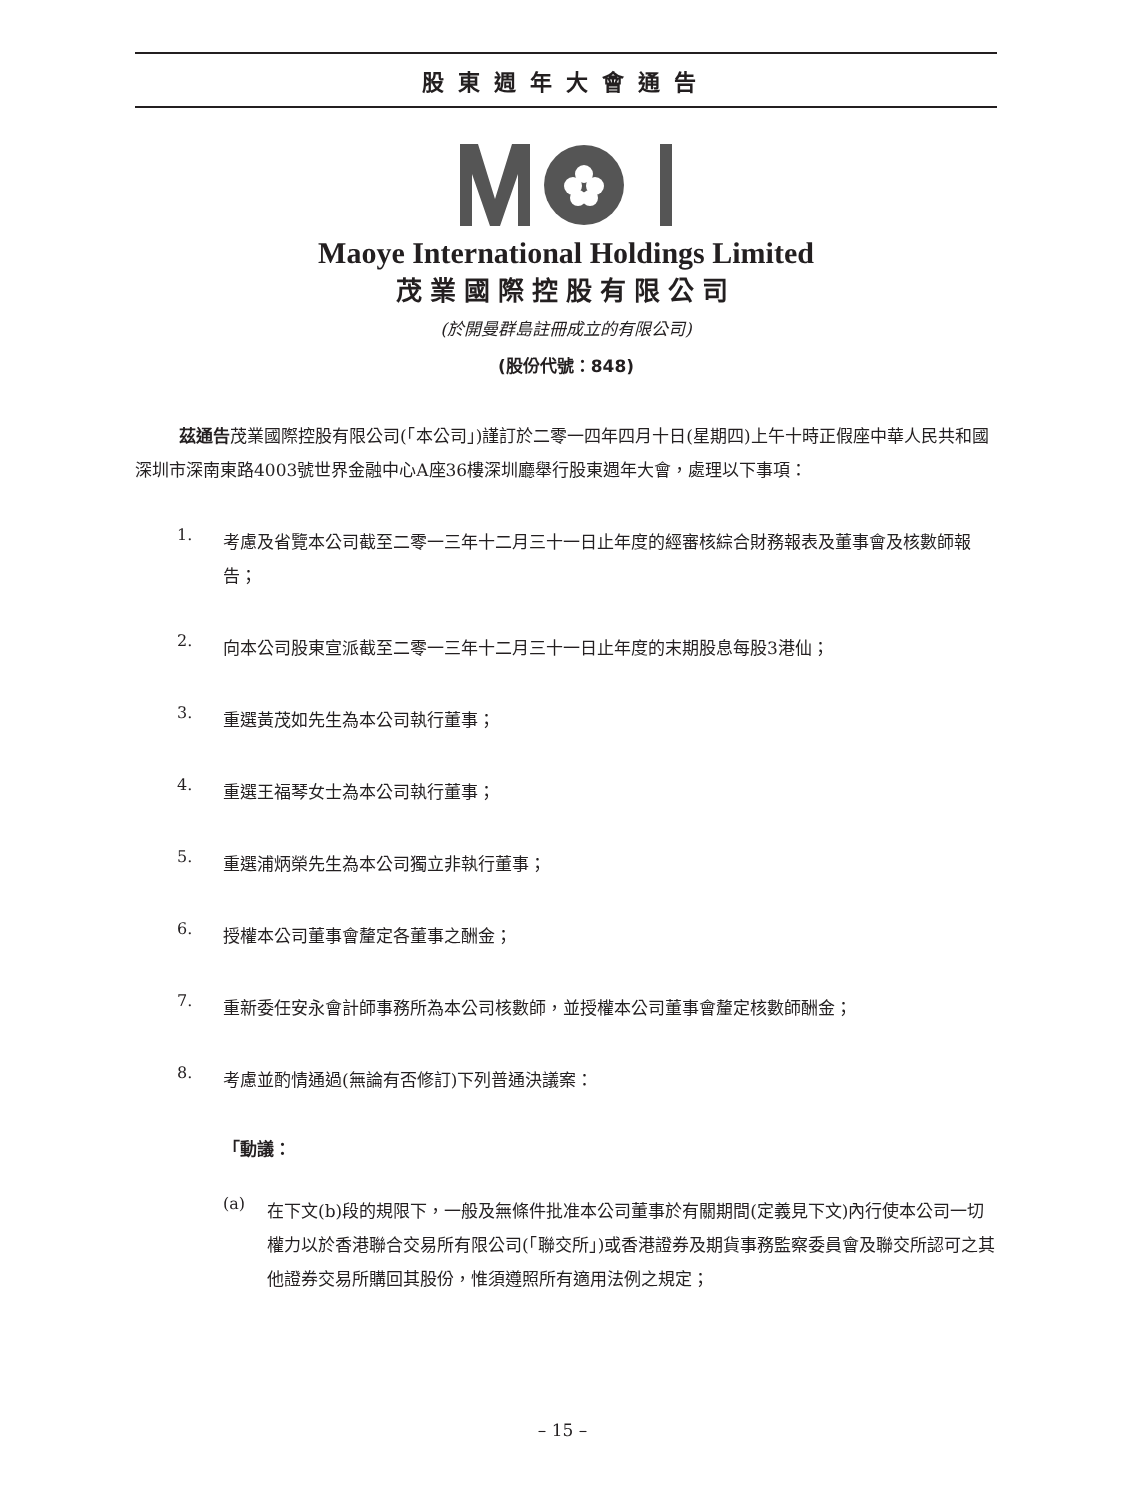股東週年大會通告
Maoye International Holdings Limited
茂業國際控股有限公司
(於開曼群島註冊成立的有限公司)
(股份代號：848)
茲通告茂業國際控股有限公司(「本公司」)謹訂於二零一四年四月十日(星期四)上午十時正假座中華人民共和國深圳市深南東路4003號世界金融中心A座36樓深圳廳舉行股東週年大會，處理以下事項：
1.
考慮及省覽本公司截至二零一三年十二月三十一日止年度的經審核綜合財務報表及董事會及核數師報告；
2.
向本公司股東宣派截至二零一三年十二月三十一日止年度的末期股息每股3港仙；
3.
重選黃茂如先生為本公司執行董事；
4.
重選王福琴女士為本公司執行董事；
5.
重選浦炳榮先生為本公司獨立非執行董事；
6.
授權本公司董事會釐定各董事之酬金；
7.
重新委任安永會計師事務所為本公司核數師，並授權本公司董事會釐定核數師酬金；
8.
考慮並酌情通過(無論有否修訂)下列普通決議案：
「動議：
(a)
在下文(b)段的規限下，一般及無條件批准本公司董事於有關期間(定義見下文)內行使本公司一切權力以於香港聯合交易所有限公司(「聯交所」)或香港證券及期貨事務監察委員會及聯交所認可之其他證券交易所購回其股份，惟須遵照所有適用法例之規定；
– 15 –